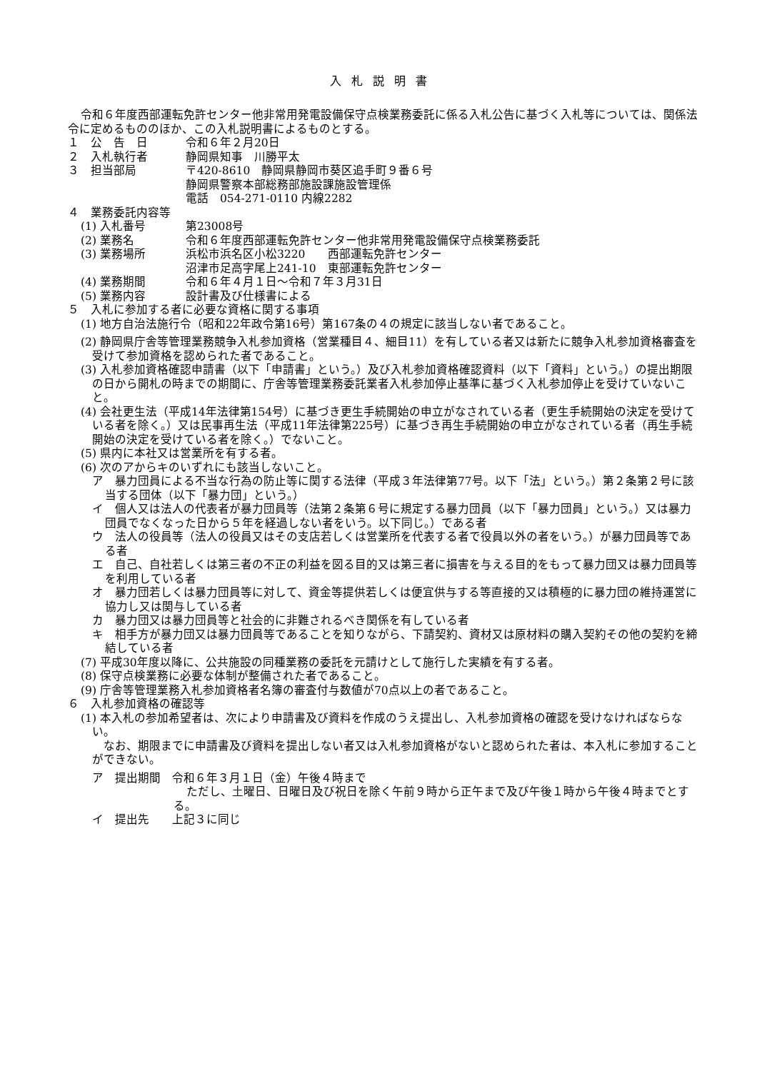入札説明書
令和６年度西部運転免許センター他非常用発電設備保守点検業務委託に係る入札公告に基づく入札等については、関係法令に定めるもののほか、この入札説明書によるものとする。
１　公　告　日 令和６年２月20日
２　入札執行者 静岡県知事　川勝平太
３　担当部局 〒420-8610　静岡県静岡市葵区追手町９番６号
静岡県警察本部総務部施設課施設管理係
電話　054-271-0110 内線2282
４　業務委託内容等
(1) 入札番号 第23008号
(2) 業務名 令和６年度西部運転免許センター他非常用発電設備保守点検業務委託
(3) 業務場所 浜松市浜名区小松3220　　西部運転免許センター
沼津市足高字尾上241-10　東部運転免許センター
(4) 業務期間 令和６年４月１日～令和７年３月31日
(5) 業務内容 設計書及び仕様書による
５　入札に参加する者に必要な資格に関する事項
(1) 地方自治法施行令（昭和22年政令第16号）第167条の４の規定に該当しない者であること。
(2) 静岡県庁舎等管理業務競争入札参加資格（営業種目４、細目11）を有している者又は新たに競争入札参加資格審査を受けて参加資格を認められた者であること。
(3) 入札参加資格確認申請書（以下「申請書」という。）及び入札参加資格確認資料（以下「資料」という。）の提出期限の日から開札の時までの期間に、庁舎等管理業務委託業者入札参加停止基準に基づく入札参加停止を受けていないこと。
(4) 会社更生法（平成14年法律第154号）に基づき更生手続開始の申立がなされている者（更生手続開始の決定を受けている者を除く。）又は民事再生法（平成11年法律第225号）に基づき再生手続開始の申立がなされている者（再生手続開始の決定を受けている者を除く。）でないこと。
(5) 県内に本社又は営業所を有する者。
(6) 次のアからキのいずれにも該当しないこと。
ア　暴力団員による不当な行為の防止等に関する法律（平成３年法律第77号。以下「法」という。）第２条第２号に該当する団体（以下「暴力団」という。）
イ　個人又は法人の代表者が暴力団員等（法第２条第６号に規定する暴力団員（以下「暴力団員」という。）又は暴力団員でなくなった日から５年を経過しない者をいう。以下同じ。）である者
ウ　法人の役員等（法人の役員又はその支店若しくは営業所を代表する者で役員以外の者をいう。）が暴力団員等である者
エ　自己、自社若しくは第三者の不正の利益を図る目的又は第三者に損害を与える目的をもって暴力団又は暴力団員等を利用している者
オ　暴力団若しくは暴力団員等に対して、資金等提供若しくは便宜供与する等直接的又は積極的に暴力団の維持運営に協力し又は関与している者
カ　暴力団又は暴力団員等と社会的に非難されるべき関係を有している者
キ　相手方が暴力団又は暴力団員等であることを知りながら、下請契約、資材又は原材料の購入契約その他の契約を締結している者
(7) 平成30年度以降に、公共施設の同種業務の委託を元請けとして施行した実績を有する者。
(8) 保守点検業務に必要な体制が整備された者であること。
(9) 庁舎等管理業務入札参加資格者名簿の審査付与数値が70点以上の者であること。
６　入札参加資格の確認等
(1) 本入札の参加希望者は、次により申請書及び資料を作成のうえ提出し、入札参加資格の確認を受けなければならない。
なお、期限までに申請書及び資料を提出しない者又は入札参加資格がないと認められた者は、本入札に参加することができない。
ア　提出期間　令和６年３月１日（金）午後４時まで
ただし、土曜日、日曜日及び祝日を除く午前９時から正午まで及び午後１時から午後４時までとする。
イ　提出先　　上記３に同じ